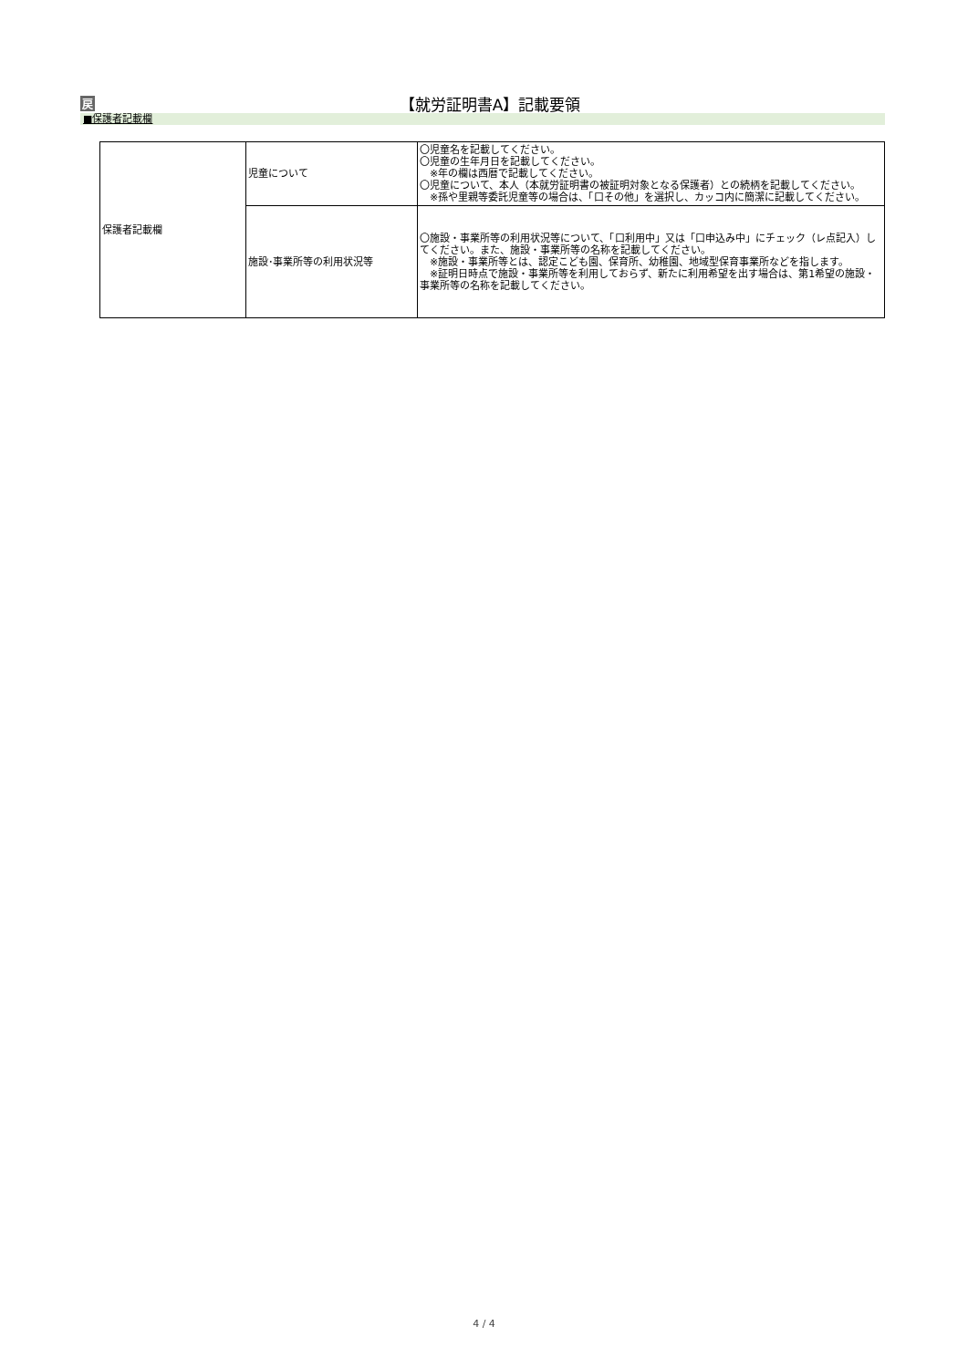戻 【就労証明書A】記載要領
■保護者記載欄
| 保護者記載欄 | 児童について | 〇児童名を記載してください。 〇児童の生年月日を記載してください。 ※年の欄は西暦で記載してください。 〇児童について、本人（本就労証明書の被証明対象となる保護者）との続柄を記載してください。 ※孫や里親等委託児童等の場合は、「口その他」を選択し、カッコ内に簡潔に記載してください。 |
| | 施設･事業所等の利用状況等 | 〇施設・事業所等の利用状況等について、「口利用中」又は「口申込み中」にチェック（レ点記入）してください。また、施設・事業所等の名称を記載してください。 ※施設・事業所等とは、認定こども園、保育所、幼稚園、地域型保育事業所などを指します。 ※証明日時点で施設・事業所等を利用しておらず、新たに利用希望を出す場合は、第1希望の施設・事業所等の名称を記載してください。 |
4 / 4